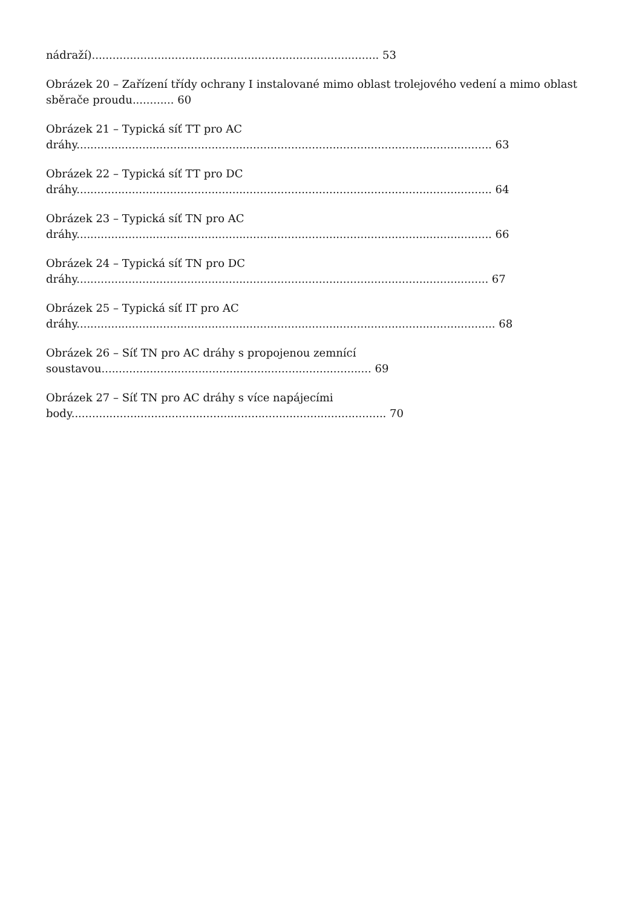nádraží)................................................................................... 53
Obrázek 20 – Zařízení třídy ochrany I instalované mimo oblast trolejového vedení a mimo oblast
sběrače proudu............ 60
Obrázek 21 – Typická síť TT pro AC
dráhy........................................................................................................................ 63
Obrázek 22 – Typická síť TT pro DC
dráhy........................................................................................................................ 64
Obrázek 23 – Typická síť TN pro AC
dráhy........................................................................................................................ 66
Obrázek 24 – Typická síť TN pro DC
dráhy....................................................................................................................... 67
Obrázek 25 – Typická síť IT pro AC
dráhy......................................................................................................................... 68
Obrázek 26 – Síť TN pro AC dráhy s propojenou zemnící
soustavou.............................................................................. 69
Obrázek 27 – Síť TN pro AC dráhy s více napájecími
body........................................................................................... 70